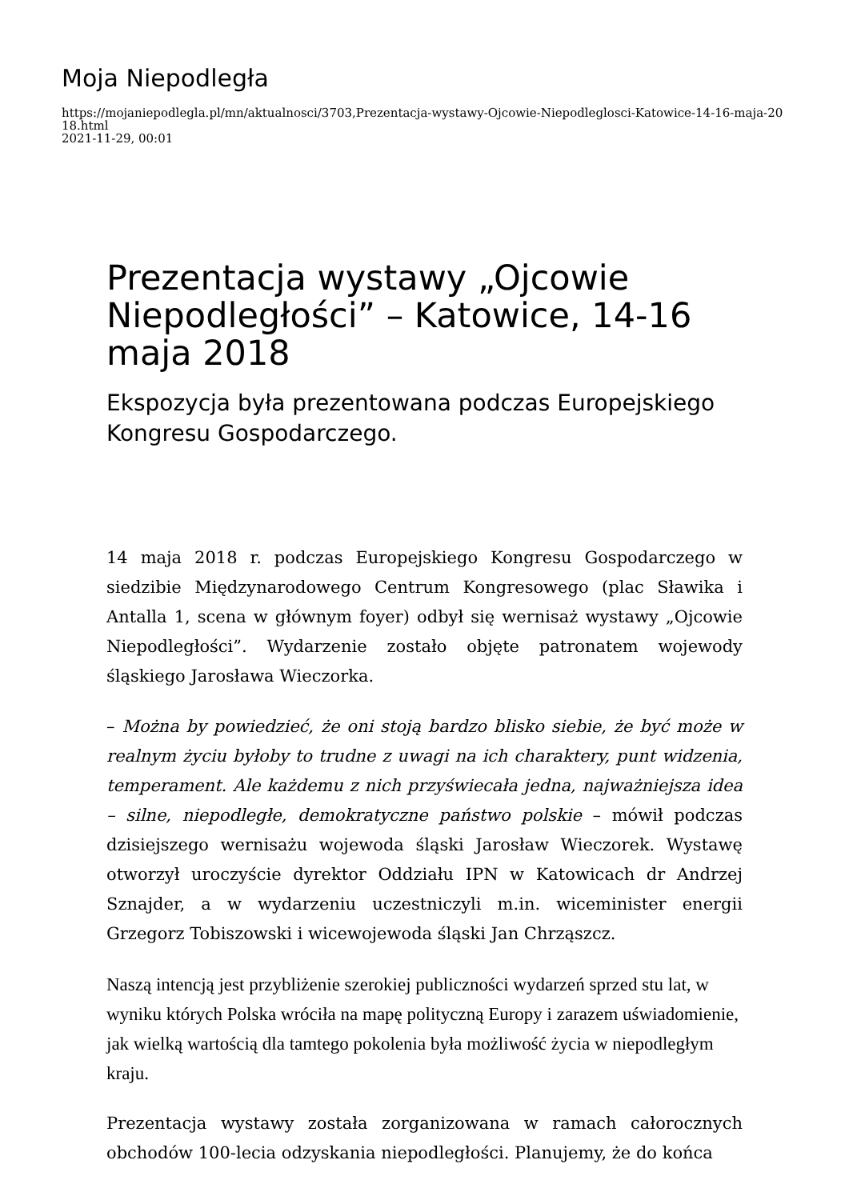Moja Niepodległa
https://mojaniepodlegla.pl/mn/aktualnosci/3703,Prezentacja-wystawy-Ojcowie-Niepodleglosci-Katowice-14-16-maja-2018.html
2021-11-29, 00:01
Prezentacja wystawy „Ojcowie Niepodległości” – Katowice, 14-16 maja 2018
Ekspozycja była prezentowana podczas Europejskiego Kongresu Gospodarczego.
14 maja 2018 r. podczas Europejskiego Kongresu Gospodarczego w siedzibie Międzynarodowego Centrum Kongresowego (plac Sławika i Antalla 1, scena w głównym foyer) odbył się wernisaż wystawy „Ojcowie Niepodległości”. Wydarzenie zostało objęte patronatem wojewody śląskiego Jarosława Wieczorka.
– Można by powiedzieć, że oni stoją bardzo blisko siebie, że być może w realnym życiu byłoby to trudne z uwagi na ich charaktery, punt widzenia, temperament. Ale każdemu z nich przyświecała jedna, najważniejsza idea – silne, niepodległe, demokratyczne państwo polskie – mówił podczas dzisiejszego wernisażu wojewoda śląski Jarosław Wieczorek. Wystawę otworzył uroczyście dyrektor Oddziału IPN w Katowicach dr Andrzej Sznajder, a w wydarzeniu uczestniczyli m.in. wiceminister energii Grzegorz Tobiszowski i wicewojewoda śląski Jan Chrząszcz.
Naszą intencją jest przybliżenie szerokiej publiczności wydarzeń sprzed stu lat, w wyniku których Polska wróciła na mapę polityczną Europy i zarazem uświadomienie, jak wielką wartością dla tamtego pokolenia była możliwość życia w niepodległym kraju.
Prezentacja wystawy została zorganizowana w ramach całorocznych obchodów 100-lecia odzyskania niepodległości. Planujemy, że do końca